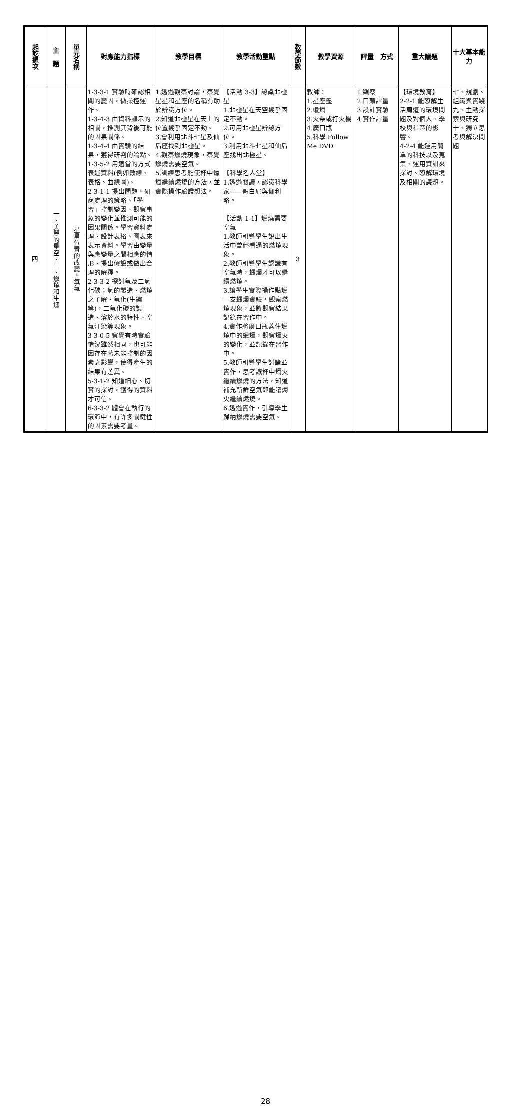| 起訖週次 | 主 題 | 單元名稱 | 對應能力指標 | 教學目標 | 教學活動重點 | 教學節數 | 教學資源 | 評量 方式 | 重大議題 | 十大基本能力 |
| --- | --- | --- | --- | --- | --- | --- | --- | --- | --- | --- |
| 四 | 一、美麗的星空、二、燃燒和生鏽 | 星星位置的改變、氧氣 | 1-3-3-1 實驗時確認相關的變因，做操控運作。 1-3-4-3 由資料顯示的相關，推測其背後可能的因果關係。 1-3-4-4 由實驗的結果，獲得研判的論點。 1-3-5-2 用適當的方式表述資料(例如數線、表格、曲線圖)。 2-3-1-1 提出問題、研商處理的策略、「學習」控制變因、觀察事象的變化並推測可能的因果關係。學習資料處理、設計表格、圖表來表示資料。學習由變量與應變量之間相應的情形、提出假設或做出合理的解釋。 2-3-3-2 探討氧及二氧化碳；氧的製造、燃燒之了解、氧化(生鏽等)，二氧化碳的製造、溶於水的特性、空氣汙染等現象。 3-3-0-5 察覺有時實驗情況雖然相同，也可能因存在著未能控制的因素之影響，使得產生的結果有差異。 5-3-1-2 知道細心、切實的探討，獲得的資料才可信。 6-3-3-2 體會在執行的環節中，有許多關鍵性的因素需要考量。 | 1.透過觀察討論，察覺星星和星座的名稱有助於辨識方位。 2.知道北極星在天上的位置幾乎固定不動。 3.會利用北斗七星及仙后座找到北極星。 4.觀察燃燒現象，察覺燃燒需要空氣。 5.訓練思考能使杯中蠟燭繼續燃燒的方法，並實際操作驗證想法。 | 【活動 3-3】認識北極星 1.北極星在天空幾乎固定不動。 2.可用北極星辨認方位。 3.利用北斗七星和仙后座找出北極星。 【科學名人堂】 1.透過閱讀，認識科學家——哥白尼與伽利略。 【活動 1-1】燃燒需要空氣 1.教師引導學生說出生活中曾經看過的燃燒現象。 2.教師引導學生認識有空氣時，蠟燭才可以繼續燃燒。 3.讓學生實際操作點燃一支蠟燭實驗，觀察燃燒現象，並將觀察結果記錄在習作中。 4.實作將廣口瓶蓋住燃燒中的蠟燭，觀察燭火的變化，並記錄在習作中。 5.教師引導學生討論並實作，思考讓杯中燭火繼續燃燒的方法，知道補充新鮮空氣即能讓燭火繼續燃燒。 6.透過實作，引導學生歸納燃燒需要空氣。 | 3 | 教師： 1.星座盤 2.蠟燭 3.火柴或打火機 4.廣口瓶 5.科學 Follow Me DVD | 1.觀察 2.口頭評量 3.設計實驗 4.實作評量 | 【環境教育】 2-2-1 能瞭解生活周遭的環境問題及對個人、學校與社區的影響。 4-2-4 能運用簡單的科技以及蒐集、運用資訊來探討、瞭解環境及相關的議題。 | 七、規劃、組織與實踐 九、主動探索與研究 十、獨立思考與解決問題 |
28